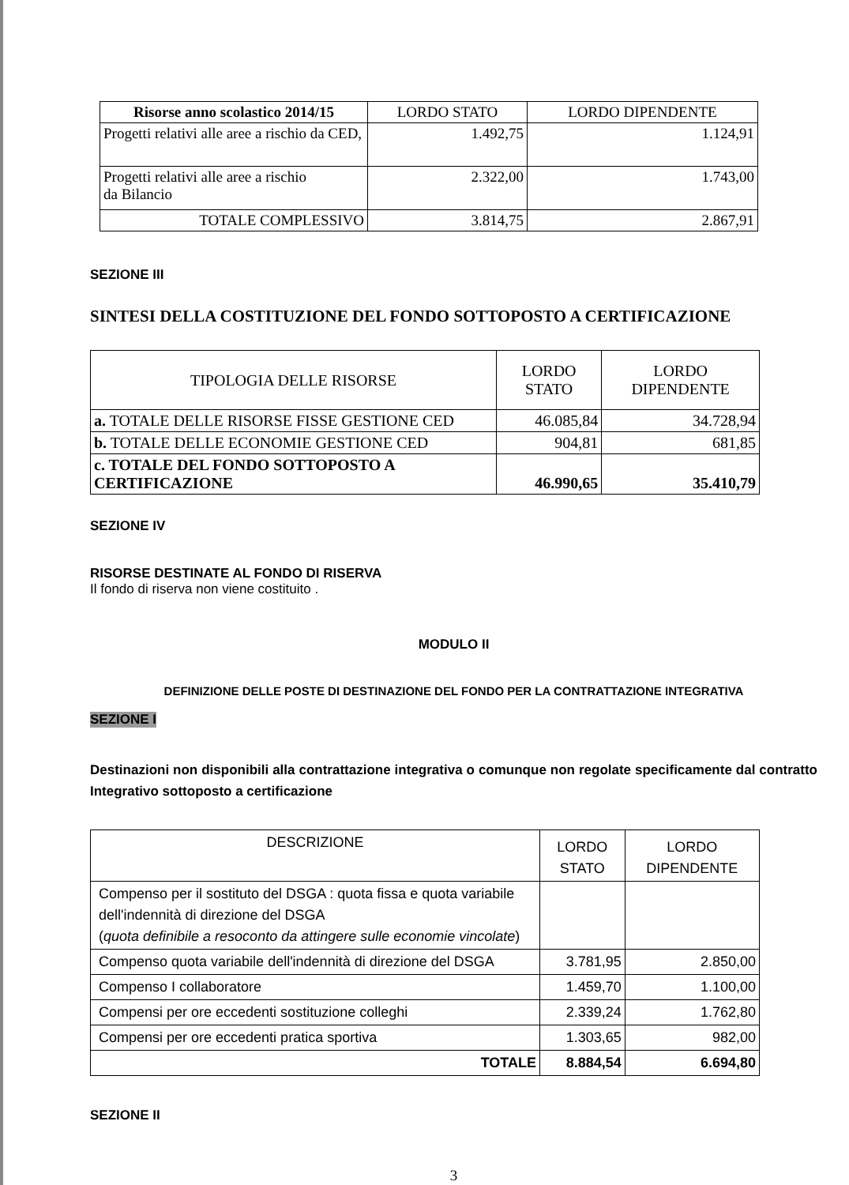| Risorse anno scolastico 2014/15 | LORDO STATO | LORDO DIPENDENTE |
| --- | --- | --- |
| Progetti relativi alle aree a rischio da CED, | 1.492,75 | 1.124,91 |
| Progetti relativi alle aree a rischio da Bilancio | 2.322,00 | 1.743,00 |
| TOTALE COMPLESSIVO | 3.814,75 | 2.867,91 |
SEZIONE III
SINTESI DELLA COSTITUZIONE DEL FONDO SOTTOPOSTO A CERTIFICAZIONE
| TIPOLOGIA DELLE RISORSE | LORDO STATO | LORDO DIPENDENTE |
| a. TOTALE DELLE RISORSE FISSE GESTIONE CED | 46.085,84 | 34.728,94 |
| b. TOTALE DELLE ECONOMIE GESTIONE CED | 904,81 | 681,85 |
| c. TOTALE DEL FONDO SOTTOPOSTO A CERTIFICAZIONE | 46.990,65 | 35.410,79 |
SEZIONE IV
RISORSE DESTINATE AL FONDO DI RISERVA
Il fondo di riserva non viene costituito .
MODULO II
DEFINIZIONE DELLE POSTE DI DESTINAZIONE DEL FONDO PER LA CONTRATTAZIONE INTEGRATIVA
SEZIONE I
Destinazioni non disponibili alla contrattazione integrativa o comunque non regolate specificamente dal contratto Integrativo sottoposto a certificazione
| DESCRIZIONE | LORDO STATO | LORDO DIPENDENTE |
| Compenso per il sostituto del DSGA : quota fissa e quota variabile dell'indennità di direzione del DSGA ( quota definibile a resoconto da attingere sulle economie vincolate ) | | |
| Compenso quota variabile dell'indennità di direzione del DSGA | 3.781,95 | 2.850,00 |
| Compenso I collaboratore | 1.459,70 | 1.100,00 |
| Compensi per ore eccedenti sostituzione colleghi | 2.339,24 | 1.762,80 |
| Compensi per ore eccedenti pratica sportiva | 1.303,65 | 982,00 |
| TOTALE | 8.884,54 | 6.694,80 |
SEZIONE II
3